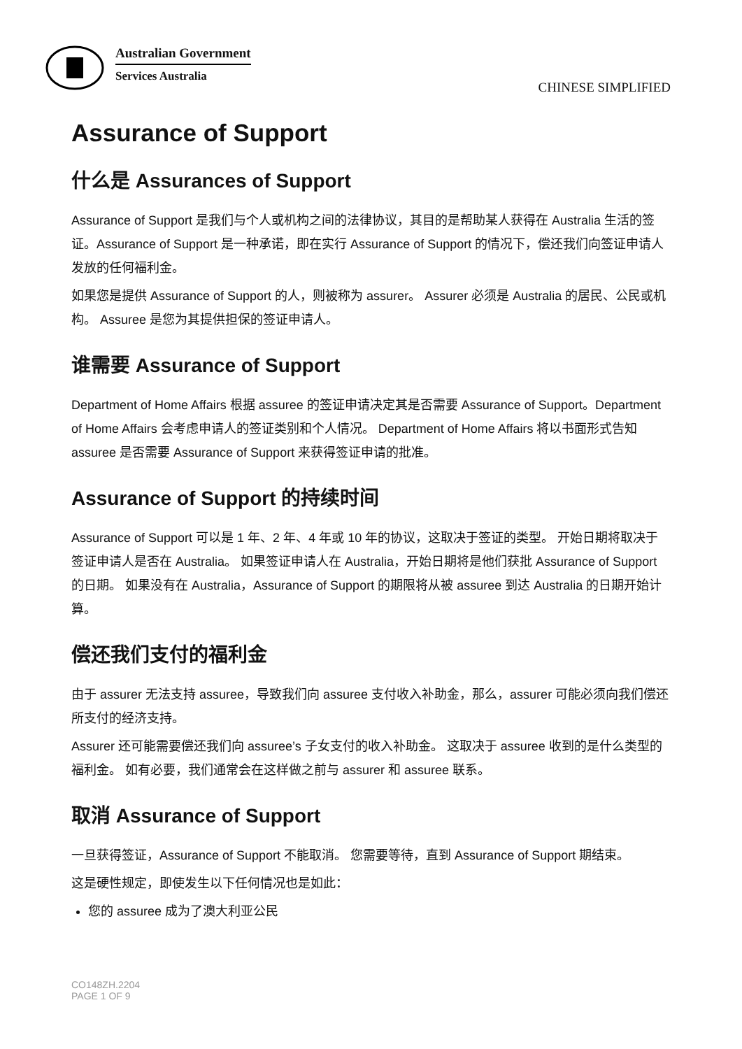Australian Government
Services Australia
CHINESE SIMPLIFIED
Assurance of Support
什么是 Assurances of Support
Assurance of Support 是我们与个人或机构之间的法律协议，其目的是帮助某人获得在 Australia 生活的签证。Assurance of Support 是一种承诺，即在实行 Assurance of Support 的情况下，偿还我们向签证申请人发放的任何福利金。
如果您是提供 Assurance of Support 的人，则被称为 assurer。 Assurer 必须是 Australia 的居民、公民或机构。 Assuree 是您为其提供担保的签证申请人。
谁需要 Assurance of Support
Department of Home Affairs 根据 assuree 的签证申请决定其是否需要 Assurance of Support。Department of Home Affairs 会考虑申请人的签证类别和个人情况。 Department of Home Affairs 将以书面形式告知 assuree 是否需要 Assurance of Support 来获得签证申请的批准。
Assurance of Support 的持续时间
Assurance of Support 可以是 1 年、2 年、4 年或 10 年的协议，这取决于签证的类型。 开始日期将取决于签证申请人是否在 Australia。 如果签证申请人在 Australia，开始日期将是他们获批 Assurance of Support 的日期。 如果没有在 Australia，Assurance of Support 的期限将从被 assuree 到达 Australia 的日期开始计算。
偿还我们支付的福利金
由于 assurer 无法支持 assuree，导致我们向 assuree 支付收入补助金，那么，assurer 可能必须向我们偿还所支付的经济支持。
Assurer 还可能需要偿还我们向 assuree’s 子女支付的收入补助金。 这取决于 assuree 收到的是什么类型的福利金。 如有必要，我们通常会在这样做之前与 assurer 和 assuree 联系。
取消 Assurance of Support
一旦获得签证，Assurance of Support 不能取消。 您需要等待，直到 Assurance of Support 期结束。
这是硬性规定，即使发生以下任何情况也是如此：
您的 assuree 成为了澳大利亚公民
CO148ZH.2204
PAGE 1 OF 9